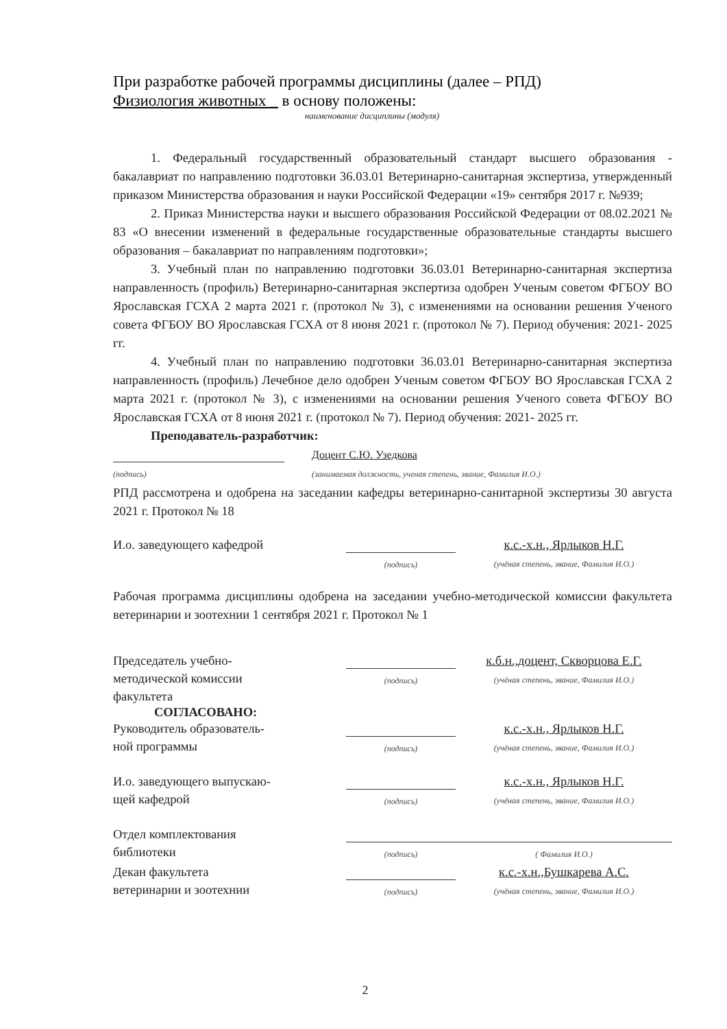При разработке рабочей программы дисциплины (далее – РПД)
Физиология животных _ в основу положены:
наименование дисциплины (модуля)
1. Федеральный государственный образовательный стандарт высшего образования - бакалавриат по направлению подготовки 36.03.01 Ветеринарно-санитарная экспертиза, утвержденный приказом Министерства образования и науки Российской Федерации «19» сентября 2017 г. №939;
2. Приказ Министерства науки и высшего образования Российской Федерации от 08.02.2021 № 83 «О внесении изменений в федеральные государственные образовательные стандарты высшего образования – бакалавриат по направлениям подготовки»;
3. Учебный план по направлению подготовки 36.03.01 Ветеринарно-санитарная экспертиза направленность (профиль) Ветеринарно-санитарная экспертиза одобрен Ученым советом ФГБОУ ВО Ярославская ГСХА 2 марта 2021 г. (протокол № 3), с изменениями на основании решения Ученого совета ФГБОУ ВО Ярославская ГСХА от 8 июня 2021 г. (протокол № 7). Период обучения: 2021- 2025 гг.
4. Учебный план по направлению подготовки 36.03.01 Ветеринарно-санитарная экспертиза направленность (профиль) Лечебное дело одобрен Ученым советом ФГБОУ ВО Ярославская ГСХА 2 марта 2021 г. (протокол № 3), с изменениями на основании решения Ученого совета ФГБОУ ВО Ярославская ГСХА от 8 июня 2021 г. (протокол № 7). Период обучения: 2021- 2025 гг.
Преподаватель-разработчик:
(подпись)
Доцент С.Ю. Узедкова
(занимаемая должность, ученая степень, звание, Фамилия И.О.)
РПД рассмотрена и одобрена на заседании кафедры ветеринарно-санитарной экспертизы 30 августа 2021 г. Протокол № 18
И.о. заведующего кафедрой
(подпись)
к.с.-х.н., Ярлыков Н.Г.
(учёная степень, звание, Фамилия И.О.)
Рабочая программа дисциплины одобрена на заседании учебно-методической комиссии факультета ветеринарии и зоотехнии 1 сентября 2021 г. Протокол № 1
Председатель учебно-
методической комиссии
факультета
(подпись)
к.б.н.,доцент, Скворцова Е.Г.
(учёная степень, звание, Фамилия И.О.)
СОГЛАСОВАНО:
Руководитель образователь-
ной программы
(подпись)
к.с.-х.н., Ярлыков Н.Г.
(учёная степень, звание, Фамилия И.О.)
И.о. заведующего выпускаю-
щей кафедрой
(подпись)
к.с.-х.н., Ярлыков Н.Г.
(учёная степень, звание, Фамилия И.О.)
Отдел комплектования
библиотеки
(подпись) ( Фамилия И.О.)
Декан факультета
ветеринарии и зоотехнии
(подпись)
к.с.-х.н.,Бушкарева А.С.
(учёная степень, звание, Фамилия И.О.)
2